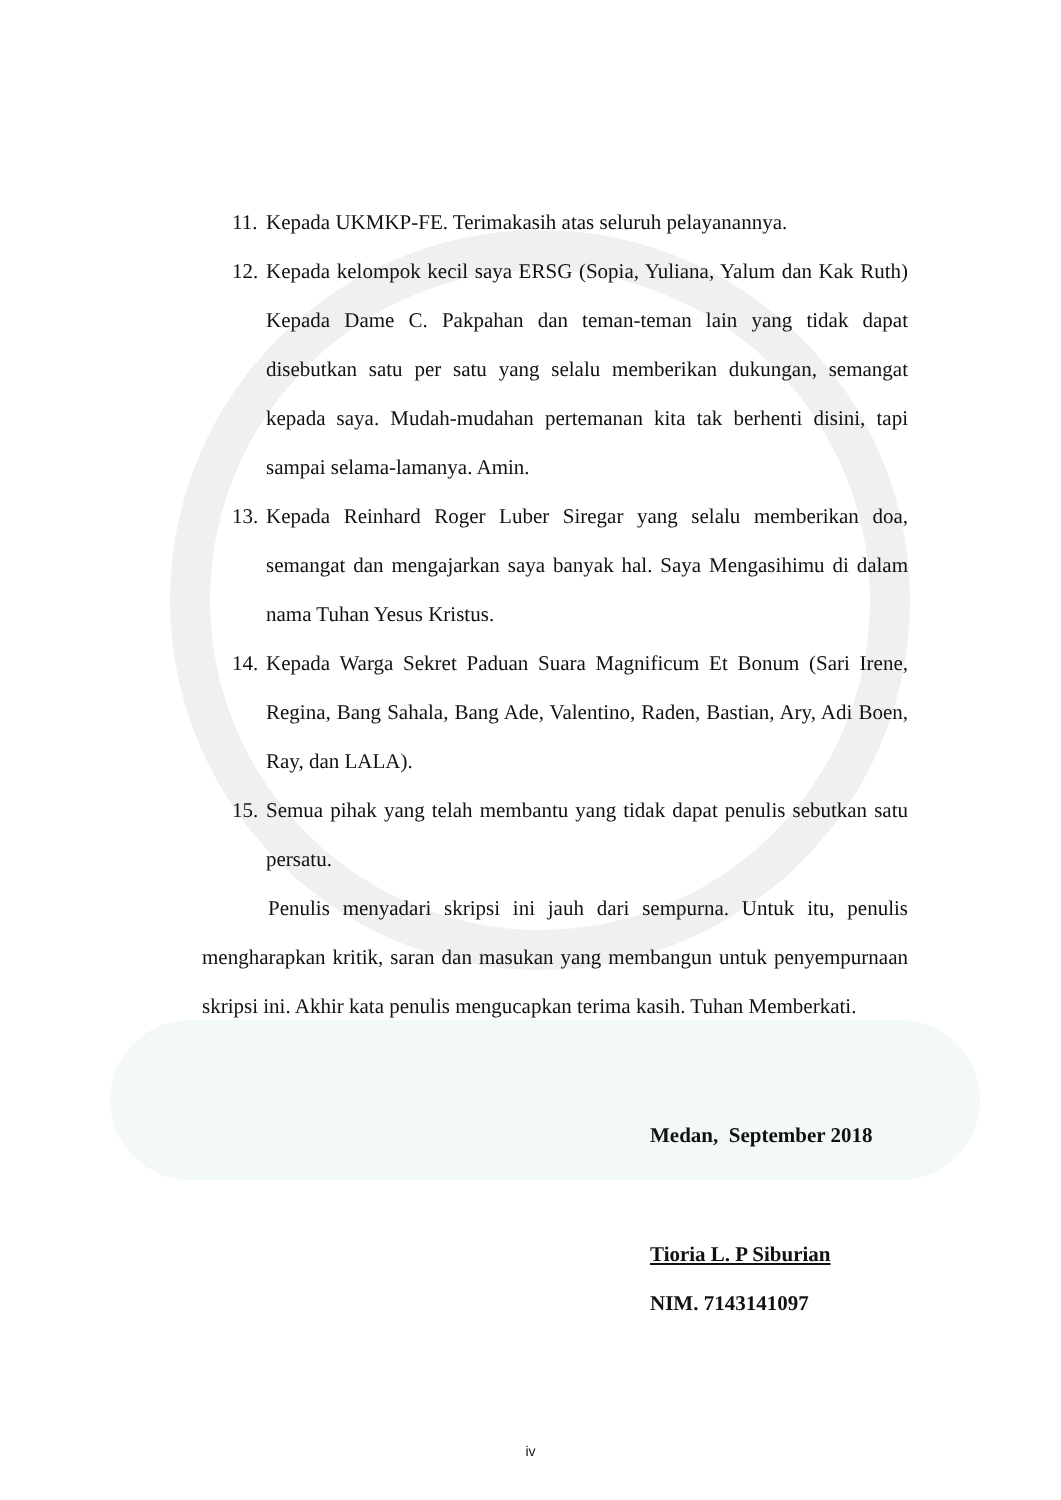11.
Kepada UKMKP-FE. Terimakasih atas seluruh pelayanannya.
12.
Kepada kelompok kecil saya ERSG (Sopia, Yuliana, Yalum dan Kak Ruth) Kepada Dame C. Pakpahan dan teman-teman lain yang tidak dapat disebutkan satu per satu yang selalu memberikan dukungan, semangat kepada saya. Mudah-mudahan pertemanan kita tak berhenti disini, tapi sampai selama-lamanya. Amin.
13.
Kepada Reinhard Roger Luber Siregar yang selalu memberikan doa, semangat dan mengajarkan saya banyak hal. Saya Mengasihimu di dalam nama Tuhan Yesus Kristus.
14.
Kepada Warga Sekret Paduan Suara Magnificum Et Bonum (Sari Irene, Regina, Bang Sahala, Bang Ade, Valentino, Raden, Bastian, Ary, Adi Boen, Ray, dan LALA).
15.
Semua pihak yang telah membantu yang tidak dapat penulis sebutkan satu persatu.
Penulis menyadari skripsi ini jauh dari sempurna. Untuk itu, penulis mengharapkan kritik, saran dan masukan yang membangun untuk penyempurnaan skripsi ini. Akhir kata penulis mengucapkan terima kasih. Tuhan Memberkati.
Medan, September 2018
Tioria L. P Siburian
NIM. 7143141097
iv